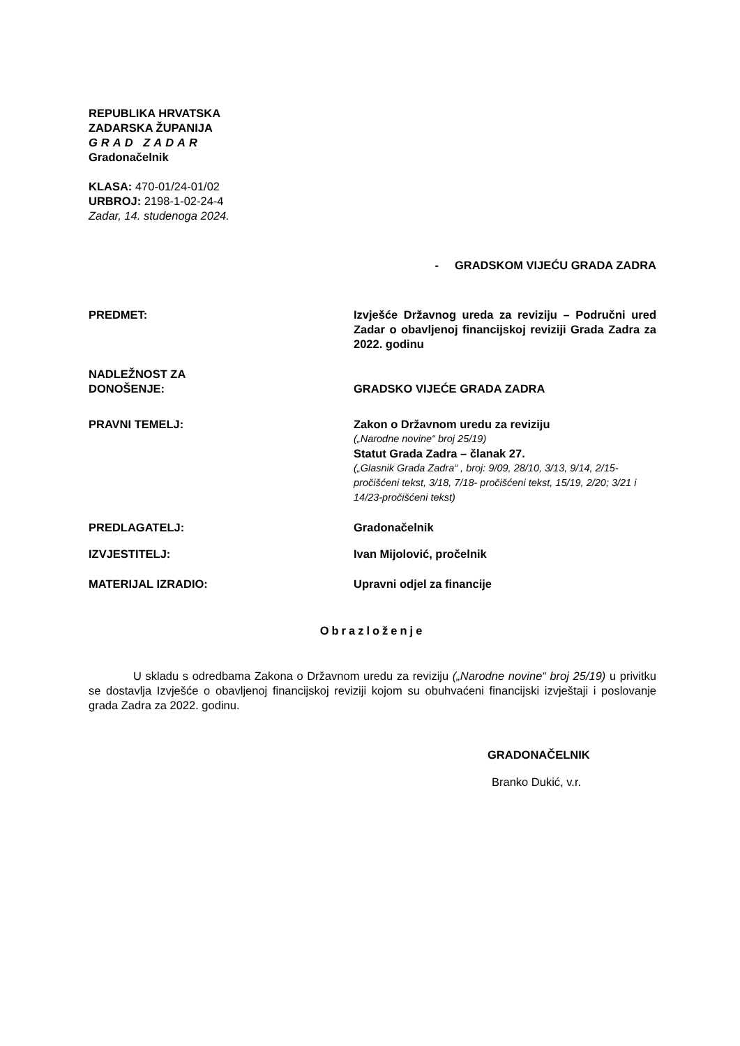REPUBLIKA HRVATSKA
ZADARSKA ŽUPANIJA
GRAD ZADAR
Gradonačelnik
KLASA: 470-01/24-01/02
URBROJ: 2198-1-02-24-4
Zadar, 14. studenoga 2024.
- GRADSKOM VIJEĆU GRADA ZADRA
PREDMET: Izvješće Državnog ureda za reviziju – Područni ured Zadar o obavljenoj financijskoj reviziji Grada Zadra za 2022. godinu
NADLEŽNOST ZA
DONOŠENJE:
GRADSKO VIJEĆE GRADA ZADRA
PRAVNI TEMELJ: Zakon o Državnom uredu za reviziju
(„Narodne novine“ broj 25/19)
Statut Grada Zadra – članak 27.
(„Glasnik Grada Zadra“ , broj: 9/09, 28/10, 3/13, 9/14, 2/15-pročišćeni tekst, 3/18, 7/18- pročišćeni tekst, 15/19, 2/20; 3/21 i 14/23-pročišćeni tekst)
PREDLAGATELJ: Gradonačelnik
IZVJESTITELJ: Ivan Mijolović, pročelnik
MATERIJAL IZRADIO: Upravni odjel za financije
Obrazloženje
U skladu s odredbama Zakona o Državnom uredu za reviziju („Narodne novine“ broj 25/19) u privitku se dostavlja Izvješće o obavljenoj financijskoj reviziji kojom su obuhvaćeni financijski izvještaji i poslovanje grada Zadra za 2022. godinu.
GRADONAČELNIK
Branko Dukić, v.r.